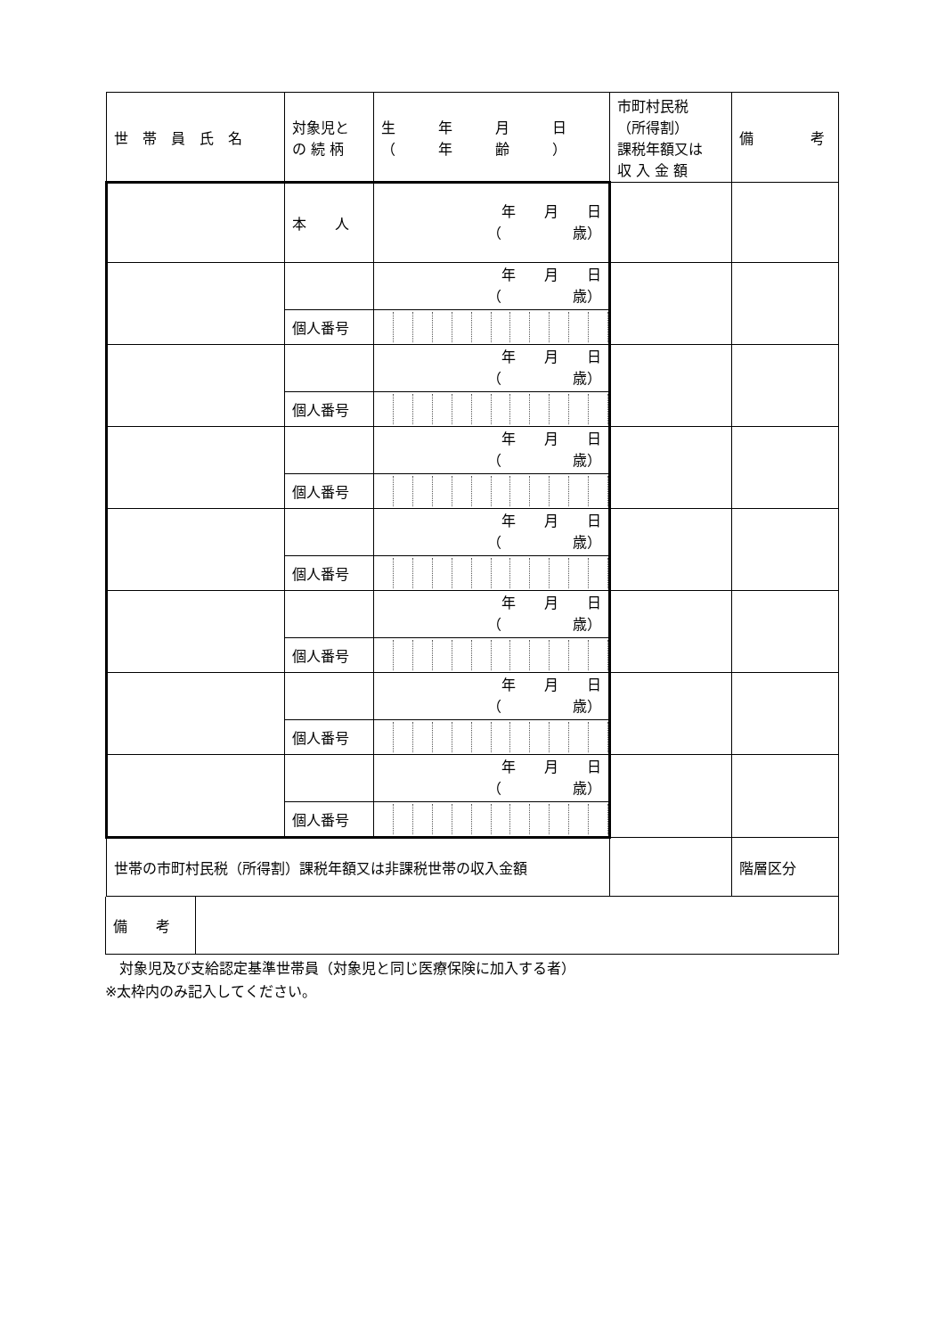| 世 帯 員 氏 名 | 対象児と の 続 柄 | 生 年 月 日 （ 年 齢 ） | 市町村民税 （所得割） 課税年額又は 収 入 金 額 | 備 考 |
| | 本 人 | 年 月 日 （ 歳） | | |
| | | 年 月 日 （ 歳） | | |
| | 個人番号 | | | |
| | | 年 月 日 （ 歳） | | |
| | 個人番号 | | | |
| | | 年 月 日 （ 歳） | | |
| | 個人番号 | | | |
| | | 年 月 日 （ 歳） | | |
| | 個人番号 | | | |
| | | 年 月 日 （ 歳） | | |
| | 個人番号 | | | |
| | | 年 月 日 （ 歳） | | |
| | 個人番号 | | | |
| | | 年 月 日 （ 歳） | | |
| | 個人番号 | | | |
| 世帯の市町村民税（所得割）課税年額又は非課税世帯の収入金額 | | | | 階層区分 |
| 備 考 | |
　対象児及び支給認定基準世帯員（対象児と同じ医療保険に加入する者）
※太枠内のみ記入してください。